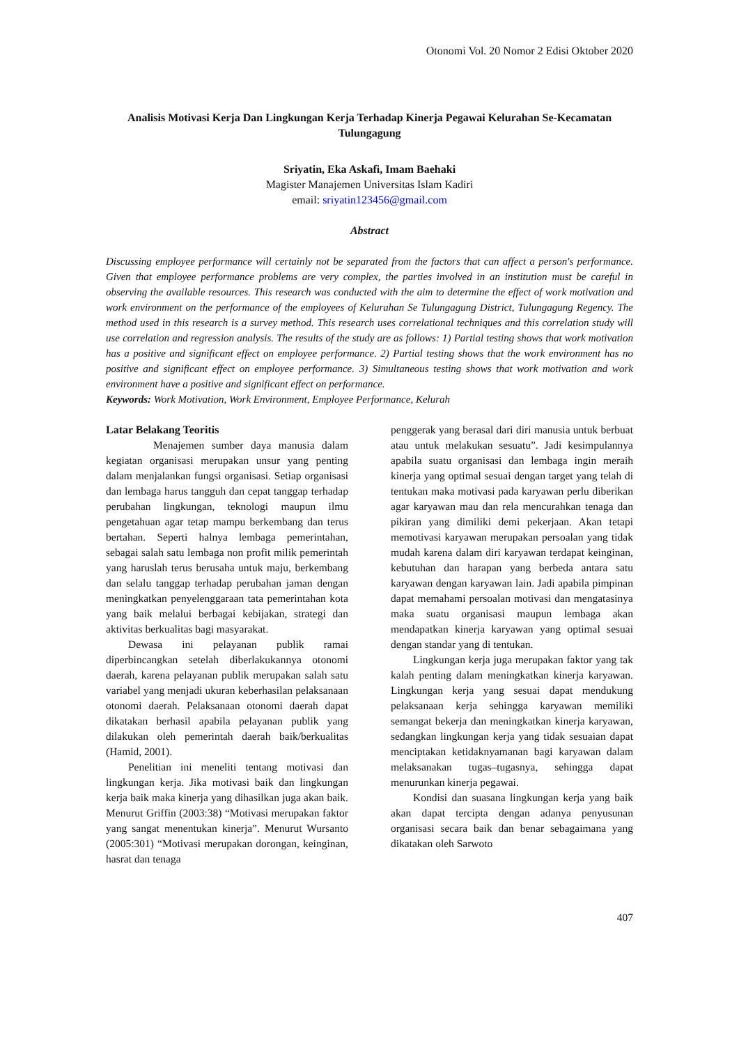Otonomi Vol. 20 Nomor 2 Edisi Oktober 2020
Analisis Motivasi Kerja Dan Lingkungan Kerja Terhadap Kinerja Pegawai Kelurahan Se-Kecamatan Tulungagung
Sriyatin, Eka Askafi, Imam Baehaki
Magister Manajemen Universitas Islam Kadiri
email: sriyatin123456@gmail.com
Abstract
Discussing employee performance will certainly not be separated from the factors that can affect a person's performance. Given that employee performance problems are very complex, the parties involved in an institution must be careful in observing the available resources. This research was conducted with the aim to determine the effect of work motivation and work environment on the performance of the employees of Kelurahan Se Tulungagung District, Tulungagung Regency. The method used in this research is a survey method. This research uses correlational techniques and this correlation study will use correlation and regression analysis. The results of the study are as follows: 1) Partial testing shows that work motivation has a positive and significant effect on employee performance. 2) Partial testing shows that the work environment has no positive and significant effect on employee performance. 3) Simultaneous testing shows that work motivation and work environment have a positive and significant effect on performance.
Keywords: Work Motivation, Work Environment, Employee Performance, Kelurah
Latar Belakang Teoritis
Menajemen sumber daya manusia dalam kegiatan organisasi merupakan unsur yang penting dalam menjalankan fungsi organisasi. Setiap organisasi dan lembaga harus tangguh dan cepat tanggap terhadap perubahan lingkungan, teknologi maupun ilmu pengetahuan agar tetap mampu berkembang dan terus bertahan. Seperti halnya lembaga pemerintahan, sebagai salah satu lembaga non profit milik pemerintah yang haruslah terus berusaha untuk maju, berkembang dan selalu tanggap terhadap perubahan jaman dengan meningkatkan penyelenggaraan tata pemerintahan kota yang baik melalui berbagai kebijakan, strategi dan aktivitas berkualitas bagi masyarakat.
Dewasa ini pelayanan publik ramai diperbincangkan setelah diberlakukannya otonomi daerah, karena pelayanan publik merupakan salah satu variabel yang menjadi ukuran keberhasilan pelaksanaan otonomi daerah. Pelaksanaan otonomi daerah dapat dikatakan berhasil apabila pelayanan publik yang dilakukan oleh pemerintah daerah baik/berkualitas (Hamid, 2001).
Penelitian ini meneliti tentang motivasi dan lingkungan kerja. Jika motivasi baik dan lingkungan kerja baik maka kinerja yang dihasilkan juga akan baik. Menurut Griffin (2003:38) “Motivasi merupakan faktor yang sangat menentukan kinerja”. Menurut Wursanto (2005:301) “Motivasi merupakan dorongan, keinginan, hasrat dan tenaga
penggerak yang berasal dari diri manusia untuk berbuat atau untuk melakukan sesuatu”. Jadi kesimpulannya apabila suatu organisasi dan lembaga ingin meraih kinerja yang optimal sesuai dengan target yang telah di tentukan maka motivasi pada karyawan perlu diberikan agar karyawan mau dan rela mencurahkan tenaga dan pikiran yang dimiliki demi pekerjaan. Akan tetapi memotivasi karyawan merupakan persoalan yang tidak mudah karena dalam diri karyawan terdapat keinginan, kebutuhan dan harapan yang berbeda antara satu karyawan dengan karyawan lain. Jadi apabila pimpinan dapat memahami persoalan motivasi dan mengatasinya maka suatu organisasi maupun lembaga akan mendapatkan kinerja karyawan yang optimal sesuai dengan standar yang di tentukan.
Lingkungan kerja juga merupakan faktor yang tak kalah penting dalam meningkatkan kinerja karyawan. Lingkungan kerja yang sesuai dapat mendukung pelaksanaan kerja sehingga karyawan memiliki semangat bekerja dan meningkatkan kinerja karyawan, sedangkan lingkungan kerja yang tidak sesuaian dapat menciptakan ketidaknyamanan bagi karyawan dalam melaksanakan tugas–tugasnya, sehingga dapat menurunkan kinerja pegawai.
Kondisi dan suasana lingkungan kerja yang baik akan dapat tercipta dengan adanya penyusunan organisasi secara baik dan benar sebagaimana yang dikatakan oleh Sarwoto
407